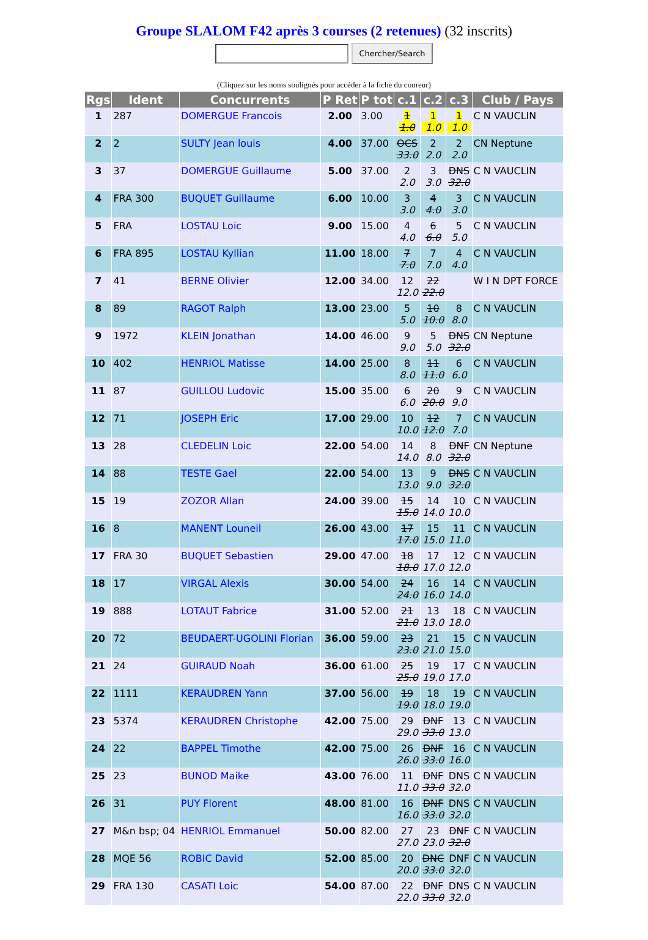Groupe SLALOM F42 après 3 courses (2 retenues) (32 inscrits)
Chercher/Search
(Cliquez sur les noms soulignés pour accéder à la fiche du coureur)
| Rgs | Ident | Concurrents | P Ret | P tot | c.1 | c.2 | c.3 | Club / Pays |
| --- | --- | --- | --- | --- | --- | --- | --- | --- |
| 1 | 287 | DOMERGUE Francois | 2.00 | 3.00 | 1 1.0 | 1 1.0 | 1 1.0 | C N VAUCLIN |
| 2 | 2 | SULTY Jean louis | 4.00 | 37.00 | OCS 33.0 | 2 2.0 | 2 2.0 | CN Neptune |
| 3 | 37 | DOMERGUE Guillaume | 5.00 | 37.00 | 2 2.0 | 3 3.0 | DNS 32.0 | C N VAUCLIN |
| 4 | FRA 300 | BUQUET Guillaume | 6.00 | 10.00 | 3 3.0 | 4 4.0 | 3 3.0 | C N VAUCLIN |
| 5 | FRA | LOSTAU Loic | 9.00 | 15.00 | 4 4.0 | 6 6.0 | 5 5.0 | C N VAUCLIN |
| 6 | FRA 895 | LOSTAU Kyllian | 11.00 | 18.00 | 7 7.0 | 7 7.0 | 4 4.0 | C N VAUCLIN |
| 7 | 41 | BERNE Olivier | 12.00 | 34.00 | 12 12.0 | 22 22.0 | | W I N DPT FORCE |
| 8 | 89 | RAGOT Ralph | 13.00 | 23.00 | 5 5.0 | 10 10.0 | 8 8.0 | C N VAUCLIN |
| 9 | 1972 | KLEIN Jonathan | 14.00 | 46.00 | 9 9.0 | 5 5.0 | DNS 32.0 | CN Neptune |
| 10 | 402 | HENRIOL Matisse | 14.00 | 25.00 | 8 8.0 | 11 11.0 | 6 6.0 | C N VAUCLIN |
| 11 | 87 | GUILLOU Ludovic | 15.00 | 35.00 | 6 6.0 | 20 20.0 | 9 9.0 | C N VAUCLIN |
| 12 | 71 | JOSEPH Eric | 17.00 | 29.00 | 10 10.0 | 12 12.0 | 7 7.0 | C N VAUCLIN |
| 13 | 28 | CLEDELIN Loic | 22.00 | 54.00 | 14 14.0 | 8 8.0 | DNF 32.0 | CN Neptune |
| 14 | 88 | TESTE Gael | 22.00 | 54.00 | 13 13.0 | 9 9.0 | DNS 32.0 | C N VAUCLIN |
| 15 | 19 | ZOZOR Allan | 24.00 | 39.00 | 15 15.0 | 14 14.0 | 10 10.0 | C N VAUCLIN |
| 16 | 8 | MANENT Louneil | 26.00 | 43.00 | 17 17.0 | 15 15.0 | 11 11.0 | C N VAUCLIN |
| 17 | FRA 30 | BUQUET Sebastien | 29.00 | 47.00 | 18 18.0 | 17 17.0 | 12 12.0 | C N VAUCLIN |
| 18 | 17 | VIRGAL Alexis | 30.00 | 54.00 | 24 24.0 | 16 16.0 | 14 14.0 | C N VAUCLIN |
| 19 | 888 | LOTAUT Fabrice | 31.00 | 52.00 | 21 21.0 | 13 13.0 | 18 18.0 | C N VAUCLIN |
| 20 | 72 | BEUDAERT-UGOLINI Florian | 36.00 | 59.00 | 23 23.0 | 21 21.0 | 15 15.0 | C N VAUCLIN |
| 21 | 24 | GUIRAUD Noah | 36.00 | 61.00 | 25 25.0 | 19 19.0 | 17 17.0 | C N VAUCLIN |
| 22 | 1111 | KERAUDREN Yann | 37.00 | 56.00 | 19 19.0 | 18 18.0 | 19 19.0 | C N VAUCLIN |
| 23 | 5374 | KERAUDREN Christophe | 42.00 | 75.00 | 29 29.0 | DNF 33.0 | 13 13.0 | C N VAUCLIN |
| 24 | 22 | BAPPEL Timothe | 42.00 | 75.00 | 26 26.0 | DNF 33.0 | 16 16.0 | C N VAUCLIN |
| 25 | 23 | BUNOD Maike | 43.00 | 76.00 | 11 11.0 | DNF 33.0 | DNS 32.0 | C N VAUCLIN |
| 26 | 31 | PUY Florent | 48.00 | 81.00 | 16 16.0 | DNF 33.0 | DNS 32.0 | C N VAUCLIN |
| 27 | M&n bsp; 04 | HENRIOL Emmanuel | 50.00 | 82.00 | 27 27.0 | 23 23.0 | DNF 32.0 | C N VAUCLIN |
| 28 | MQE 56 | ROBIC David | 52.00 | 85.00 | 20 20.0 | DNC 33.0 | DNF 32.0 | C N VAUCLIN |
| 29 | FRA 130 | CASATI Loic | 54.00 | 87.00 | 22 22.0 | DNF 33.0 | DNS 32.0 | C N VAUCLIN |